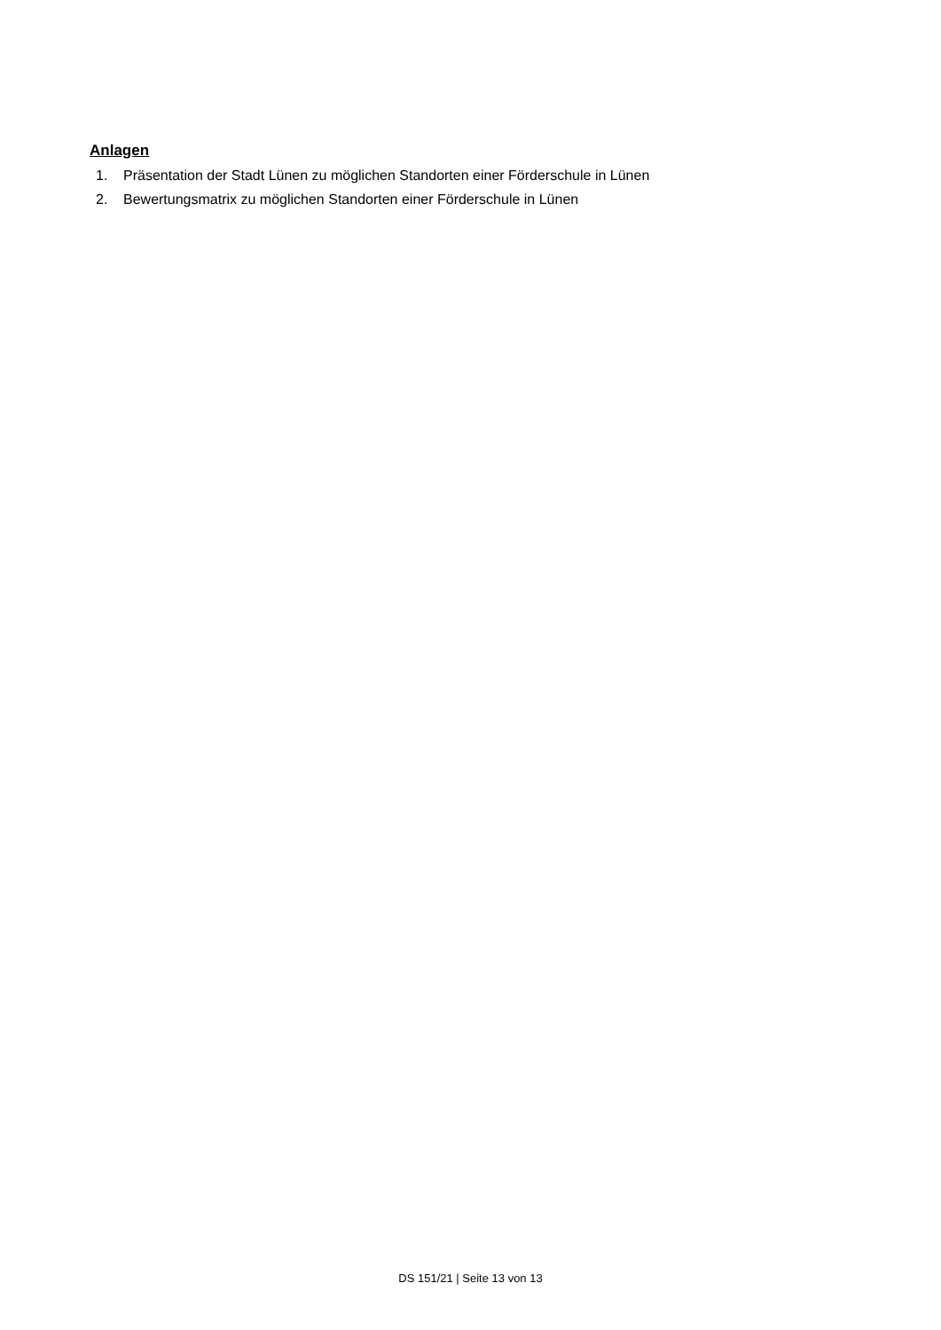Anlagen
1. Präsentation der Stadt Lünen zu möglichen Standorten einer Förderschule in Lünen
2. Bewertungsmatrix zu möglichen Standorten einer Förderschule in Lünen
DS 151/21 | Seite 13 von 13